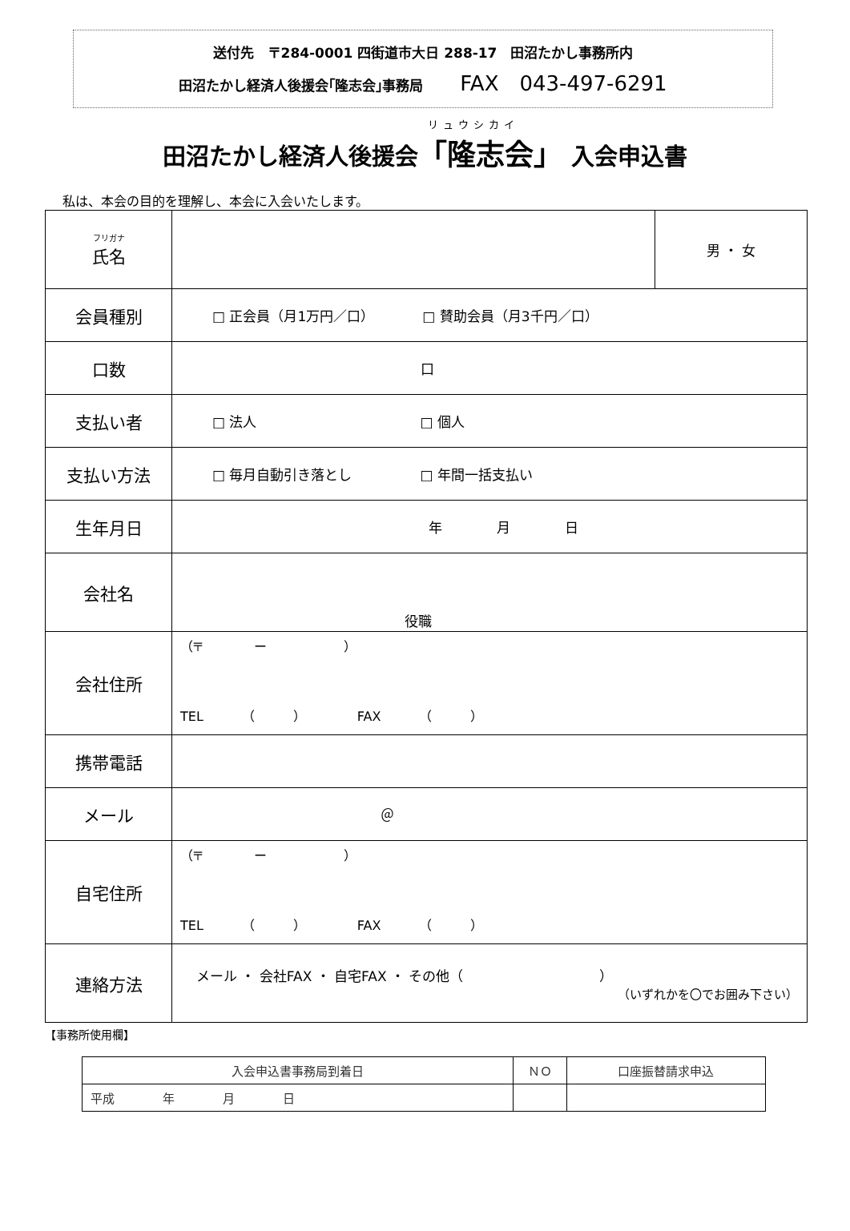送付先　〒284-0001 四街道市大日 288-17　田沼たかし事務所内
田沼たかし経済人後援会｢隆志会｣事務局 FAX　043-497-6291
リュウシカイ
田沼たかし経済人後援会「隆志会」 入会申込書
私は、本会の目的を理解し、本会に入会いたします。
| フリガナ 氏名 | | 男 ・ 女 |
| 会員種別 | □ 正会員（月1万円／口） □ 賛助会員（月3千円／口） | |
| 口数 | 口 | |
| 支払い者 | □ 法人 □ 個人 | |
| 支払い方法 | □ 毎月自動引き落とし □ 年間一括支払い | |
| 生年月日 | 年 月 日 | |
| 会社名 | 役職 | |
| 会社住所 | （〒 ー ） TEL （ ） FAX （ ） | |
| 携帯電話 | | |
| メール | ＠ | |
| 自宅住所 | （〒 ー ） TEL （ ） FAX （ ） | |
| 連絡方法 | メール ・ 会社FAX ・ 自宅FAX ・ その他（ ） （いずれかを〇でお囲み下さい） | |
【事務所使用欄】
| 入会申込書事務局到着日 | ＮＯ | 口座振替請求申込 |
| --- | --- | --- |
| 平成 年 月 日 | | |